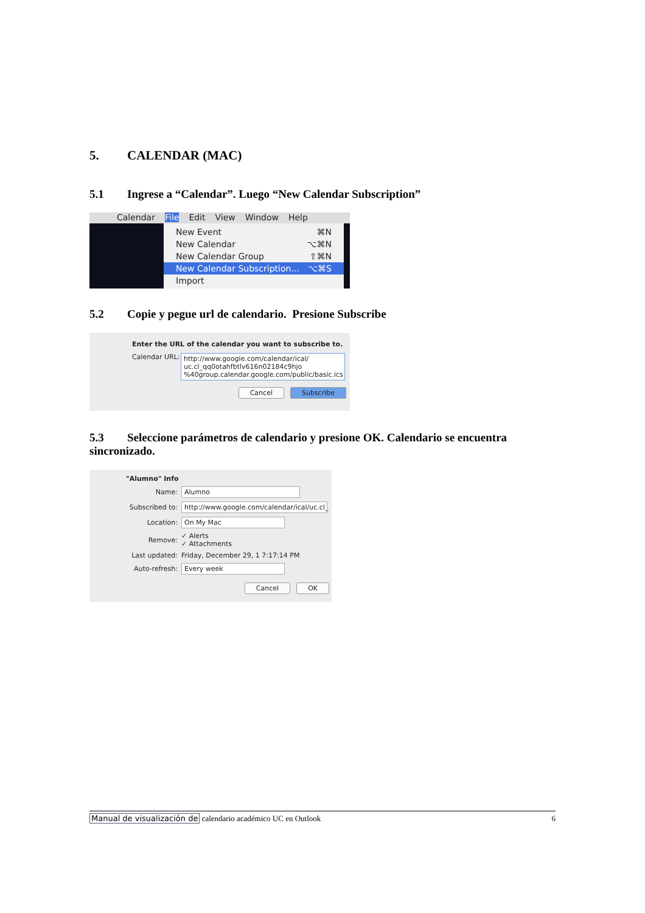5. CALENDAR (MAC)
5.1 Ingrese a “Calendar”. Luego “New Calendar Subscription”
Calendar File Edit View Window Help
New Event ⌘N
New Calendar ⌥⌘N
New Calendar Group ⇧⌘N
New Calendar Subscription... ⌥⌘S
Import
5.2 Copie y pegue url de calendario. Presione Subscribe
Enter the URL of the calendar you want to subscribe to.
Calendar URL:
http://www.google.com/calendar/ical/ uc.cl_qq0otahfbtlv616n02184c9hjo %40group.calendar.google.com/public/basic.ics
Cancel Subscribe
5.3 Seleccione parámetros de calendario y presione OK. Calendario se encuentra sincronizado.
"Alumno" Info
Name: Alumno
Subscribed to: http://www.google.com/calendar/ical/uc.cl_
Location: On My Mac
Remove: ✓ Alerts
✓ Attachments
Last updated: Friday, December 29, 1 7:17:14 PM
Auto-refresh: Every week
Cancel OK
Manual de visualización de calendario académico UC en Outlook 6